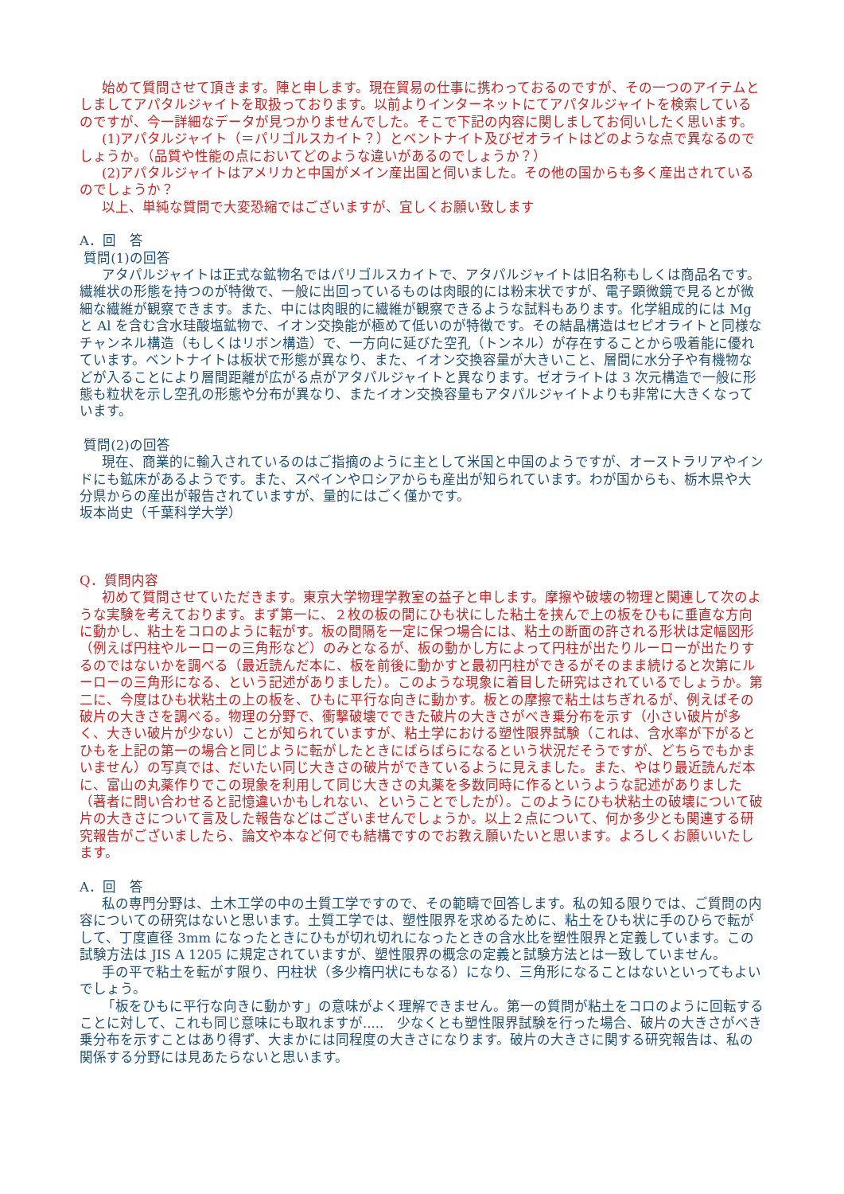始めて質問させて頂きます。陣と申します。現在貿易の仕事に携わっておるのですが、その一つのアイテムとしましてアパタルジャイトを取扱っております。以前よりインターネットにてアパタルジャイトを検索しているのですが、今一詳細なデータが見つかりませんでした。そこで下記の内容に関しましてお伺いしたく思います。
(1)アパタルジャイト（＝パリゴルスカイト？）とベントナイト及びゼオライトはどのような点で異なるのでしょうか。（品質や性能の点においてどのような違いがあるのでしょうか？）
(2)アパタルジャイトはアメリカと中国がメイン産出国と伺いました。その他の国からも多く産出されているのでしょうか？
以上、単純な質問で大変恐縮ではございますが、宜しくお願い致します
A．回　答
質問(1)の回答
アタパルジャイトは正式な鉱物名ではパリゴルスカイトで、アタパルジャイトは旧名称もしくは商品名です。繊維状の形態を持つのが特徴で、一般に出回っているものは肉眼的には粉末状ですが、電子顕微鏡で見るとが微細な繊維が観察できます。また、中には肉眼的に繊維が観察できるような試料もあります。化学組成的には Mg と Al を含む含水珪酸塩鉱物で、イオン交換能が極めて低いのが特徴です。その結晶構造はセピオライトと同様なチャンネル構造（もしくはリボン構造）で、一方向に延びた空孔（トンネル）が存在することから吸着能に優れています。ベントナイトは板状で形態が異なり、また、イオン交換容量が大きいこと、層間に水分子や有機物などが入ることにより層間距離が広がる点がアタパルジャイトと異なります。ゼオライトは 3 次元構造で一般に形態も粒状を示し空孔の形態や分布が異なり、またイオン交換容量もアタパルジャイトよりも非常に大きくなっています。
質問(2)の回答
現在、商業的に輸入されているのはご指摘のように主として米国と中国のようですが、オーストラリアやインドにも鉱床があるようです。また、スペインやロシアからも産出が知られています。わが国からも、栃木県や大分県からの産出が報告されていますが、量的にはごく僅かです。
坂本尚史（千葉科学大学）
Q．質問内容
初めて質問させていただきます。東京大学物理学教室の益子と申します。摩擦や破壊の物理と関連して次のような実験を考えております。まず第一に、２枚の板の間にひも状にした粘土を挟んで上の板をひもに垂直な方向に動かし、粘土をコロのように転がす。板の間隔を一定に保つ場合には、粘土の断面の許される形状は定幅図形（例えば円柱やルーローの三角形など）のみとなるが、板の動かし方によって円柱が出たりルーローが出たりするのではないかを調べる（最近読んだ本に、板を前後に動かすと最初円柱ができるがそのまま続けると次第にルーローの三角形になる、という記述がありました）。このような現象に着目した研究はされているでしょうか。第二に、今度はひも状粘土の上の板を、ひもに平行な向きに動かす。板との摩擦で粘土はちぎれるが、例えばその破片の大きさを調べる。物理の分野で、衝撃破壊でできた破片の大きさがべき乗分布を示す（小さい破片が多く、大きい破片が少ない）ことが知られていますが、粘土学における塑性限界試験（これは、含水率が下がるとひもを上記の第一の場合と同じように転がしたときにばらばらになるという状況だそうですが、どちらでもかまいません）の写真では、だいたい同じ大きさの破片ができているように見えました。また、やはり最近読んだ本に、富山の丸薬作りでこの現象を利用して同じ大きさの丸薬を多数同時に作るというような記述がありました（著者に問い合わせると記憶違いかもしれない、ということでしたが）。このようにひも状粘土の破壊について破片の大きさについて言及した報告などはございませんでしょうか。以上２点について、何か多少とも関連する研究報告がございましたら、論文や本など何でも結構ですのでお教え願いたいと思います。よろしくお願いいたします。
A．回　答
私の専門分野は、土木工学の中の土質工学ですので、その範疇で回答します。私の知る限りでは、ご質問の内容についての研究はないと思います。土質工学では、塑性限界を求めるために、粘土をひも状に手のひらで転がして、丁度直径 3mm になったときにひもが切れ切れになったときの含水比を塑性限界と定義しています。この試験方法は JIS A 1205 に規定されていますが、塑性限界の概念の定義と試験方法とは一致していません。
手の平で粘土を転がす限り、円柱状（多少楕円状にもなる）になり、三角形になることはないといってもよいでしょう。
「板をひもに平行な向きに動かす」の意味がよく理解できません。第一の質問が粘土をコロのように回転することに対して、これも同じ意味にも取れますが.....　少なくとも塑性限界試験を行った場合、破片の大きさがべき乗分布を示すことはあり得ず、大まかには同程度の大きさになります。破片の大きさに関する研究報告は、私の関係する分野には見あたらないと思います。